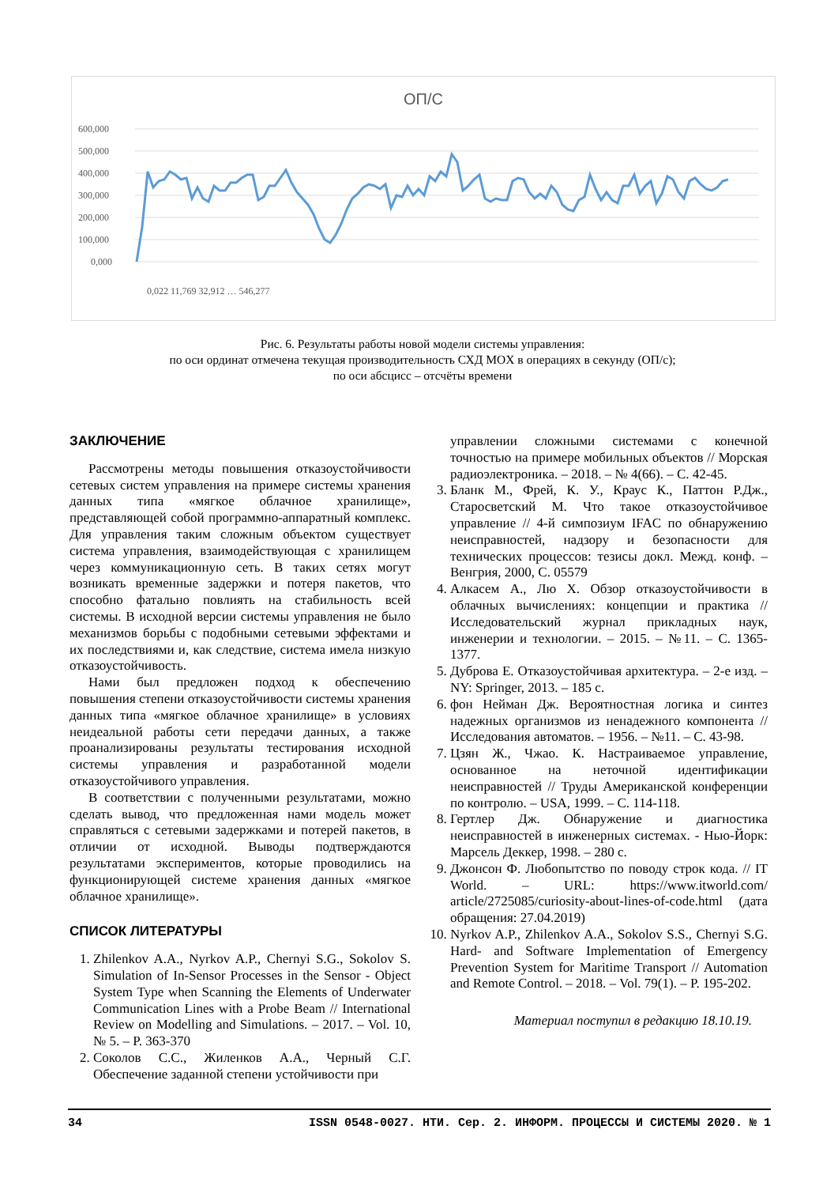ОП/С
600,000
500,000
400,000
300,000
200,000
100,000
0,000
0,022 11,769 32,912 … 546,277
Рис. 6. Результаты работы новой модели системы управления:
по оси ординат отмечена текущая производительность СХД MOX в операциях в секунду (ОП/с);
по оси абсцисс – отсчёты времени
ЗАКЛЮЧЕНИЕ
Рассмотрены методы повышения отказоустойчивости сетевых систем управления на примере системы хранения данных типа «мягкое облачное хранилище», представляющей собой программно-аппаратный комплекс. Для управления таким сложным объектом существует система управления, взаимодействующая с хранилищем через коммуникационную сеть. В таких сетях могут возникать временные задержки и потеря пакетов, что способно фатально повлиять на стабильность всей системы. В исходной версии системы управления не было механизмов борьбы с подобными сетевыми эффектами и их последствиями и, как следствие, система имела низкую отказоустойчивость.
Нами был предложен подход к обеспечению повышения степени отказоустойчивости системы хранения данных типа «мягкое облачное хранилище» в условиях неидеальной работы сети передачи данных, а также проанализированы результаты тестирования исходной системы управления и разработанной модели отказоустойчивого управления.
В соответствии с полученными результатами, можно сделать вывод, что предложенная нами модель может справляться с сетевыми задержками и потерей пакетов, в отличии от исходной. Выводы подтверждаются результатами экспериментов, которые проводились на функционирующей системе хранения данных «мягкое облачное хранилище».
СПИСОК ЛИТЕРАТУРЫ
1. Zhilenkov A.A., Nyrkov A.P., Chernyi S.G., Sokolov S. Simulation of In-Sensor Processes in the Sensor - Object System Type when Scanning the Elements of Underwater Communication Lines with a Probe Beam // International Review on Modelling and Simulations. – 2017. – Vol. 10, № 5. – P. 363-370
2. Соколов С.С., Жиленков А.А., Черный С.Г. Обеспечение заданной степени устойчивости при
управлении сложными системами с конечной точностью на примере мобильных объектов // Морская радиоэлектроника. – 2018. – № 4(66). – С. 42-45.
3. Бланк М., Фрей, К. У., Краус К., Паттон Р.Дж., Старосветский М. Что такое отказоустойчивое управление // 4-й симпозиум IFAC по обнаружению неисправностей, надзору и безопасности для технических процессов: тезисы докл. Межд. конф. – Венгрия, 2000, С. 05579
4. Алкасем А., Лю Х. Обзор отказоустойчивости в облачных вычислениях: концепции и практика // Исследовательский журнал прикладных наук, инженерии и технологии. – 2015. – №11. – С. 1365-1377.
5. Дуброва Е. Отказоустойчивая архитектура. – 2-е изд. – NY: Springer, 2013. – 185 с.
6. фон Нейман Дж. Вероятностная логика и синтез надежных организмов из ненадежного компонента // Исследования автоматов. – 1956. – №11. – С. 43-98.
7. Цзян Ж., Чжао. К. Настраиваемое управление, основанное на неточной идентификации неисправностей // Труды Американской конференции по контролю. – USA, 1999. – С. 114-118.
8. Гертлер Дж. Обнаружение и диагностика неисправностей в инженерных системах. - Нью-Йорк: Марсель Деккер, 1998. – 280 с.
9. Джонсон Ф. Любопытство по поводу строк кода. // IT World. – URL: https://www.itworld.com/ article/2725085/curiosity-about-lines-of-code.html (дата обращения: 27.04.2019)
10. Nyrkov A.P., Zhilenkov A.A., Sokolov S.S., Chernyi S.G. Hard- and Software Implementation of Emergency Prevention System for Maritime Transport // Automation and Remote Control. – 2018. – Vol. 79(1). – P. 195-202.
Материал поступил в редакцию 18.10.19.
34 ISSN 0548-0027. НТИ. Сер. 2. ИНФОРМ. ПРОЦЕССЫ И СИСТЕМЫ 2020. № 1